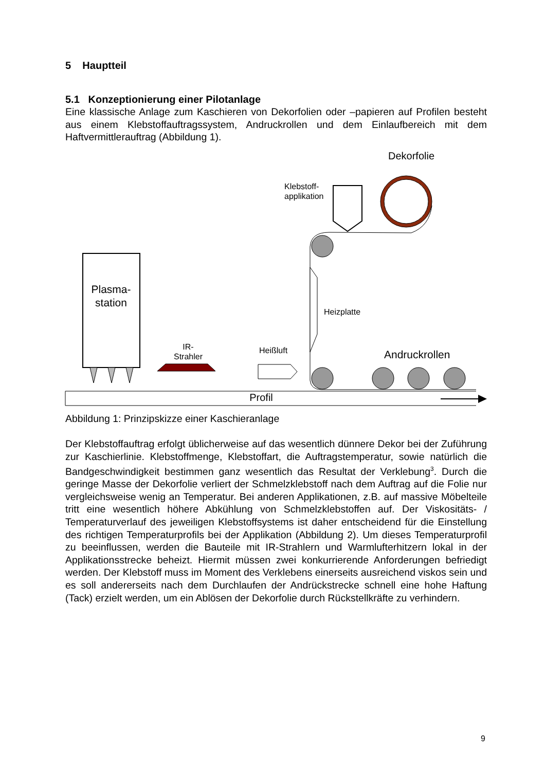5 Hauptteil
5.1 Konzeptionierung einer Pilotanlage
Eine klassische Anlage zum Kaschieren von Dekorfolien oder –papieren auf Profilen besteht aus einem Klebstoffauftragssystem, Andruckrollen und dem Einlaufbereich mit dem Haftvermittlerauftrag (Abbildung 1).
Dekorfolie
Klebstoff-
applikation
Heizplatte
Plasma-
station
IR-
Strahler
Heißluft
Andruckrollen
Profil
Abbildung 1: Prinzipskizze einer Kaschieranlage
Der Klebstoffauftrag erfolgt üblicherweise auf das wesentlich dünnere Dekor bei der Zuführung zur Kaschierlinie. Klebstoffmenge, Klebstoffart, die Auftragstemperatur, sowie natürlich die Bandgeschwindigkeit bestimmen ganz wesentlich das Resultat der Verklebung<sup>3</sup>. Durch die geringe Masse der Dekorfolie verliert der Schmelzklebstoff nach dem Auftrag auf die Folie nur vergleichsweise wenig an Temperatur. Bei anderen Applikationen, z.B. auf massive Möbelteile tritt eine wesentlich höhere Abkühlung von Schmelzklebstoffen auf. Der Viskositäts- / Temperaturverlauf des jeweiligen Klebstoffsystems ist daher entscheidend für die Einstellung des richtigen Temperaturprofils bei der Applikation (Abbildung 2). Um dieses Temperaturprofil zu beeinflussen, werden die Bauteile mit IR-Strahlern und Warmlufterhitzern lokal in der Applikationsstrecke beheizt. Hiermit müssen zwei konkurrierende Anforderungen befriedigt werden. Der Klebstoff muss im Moment des Verklebens einerseits ausreichend viskos sein und es soll andererseits nach dem Durchlaufen der Andrückstrecke schnell eine hohe Haftung (Tack) erzielt werden, um ein Ablösen der Dekorfolie durch Rückstellkräfte zu verhindern.
9